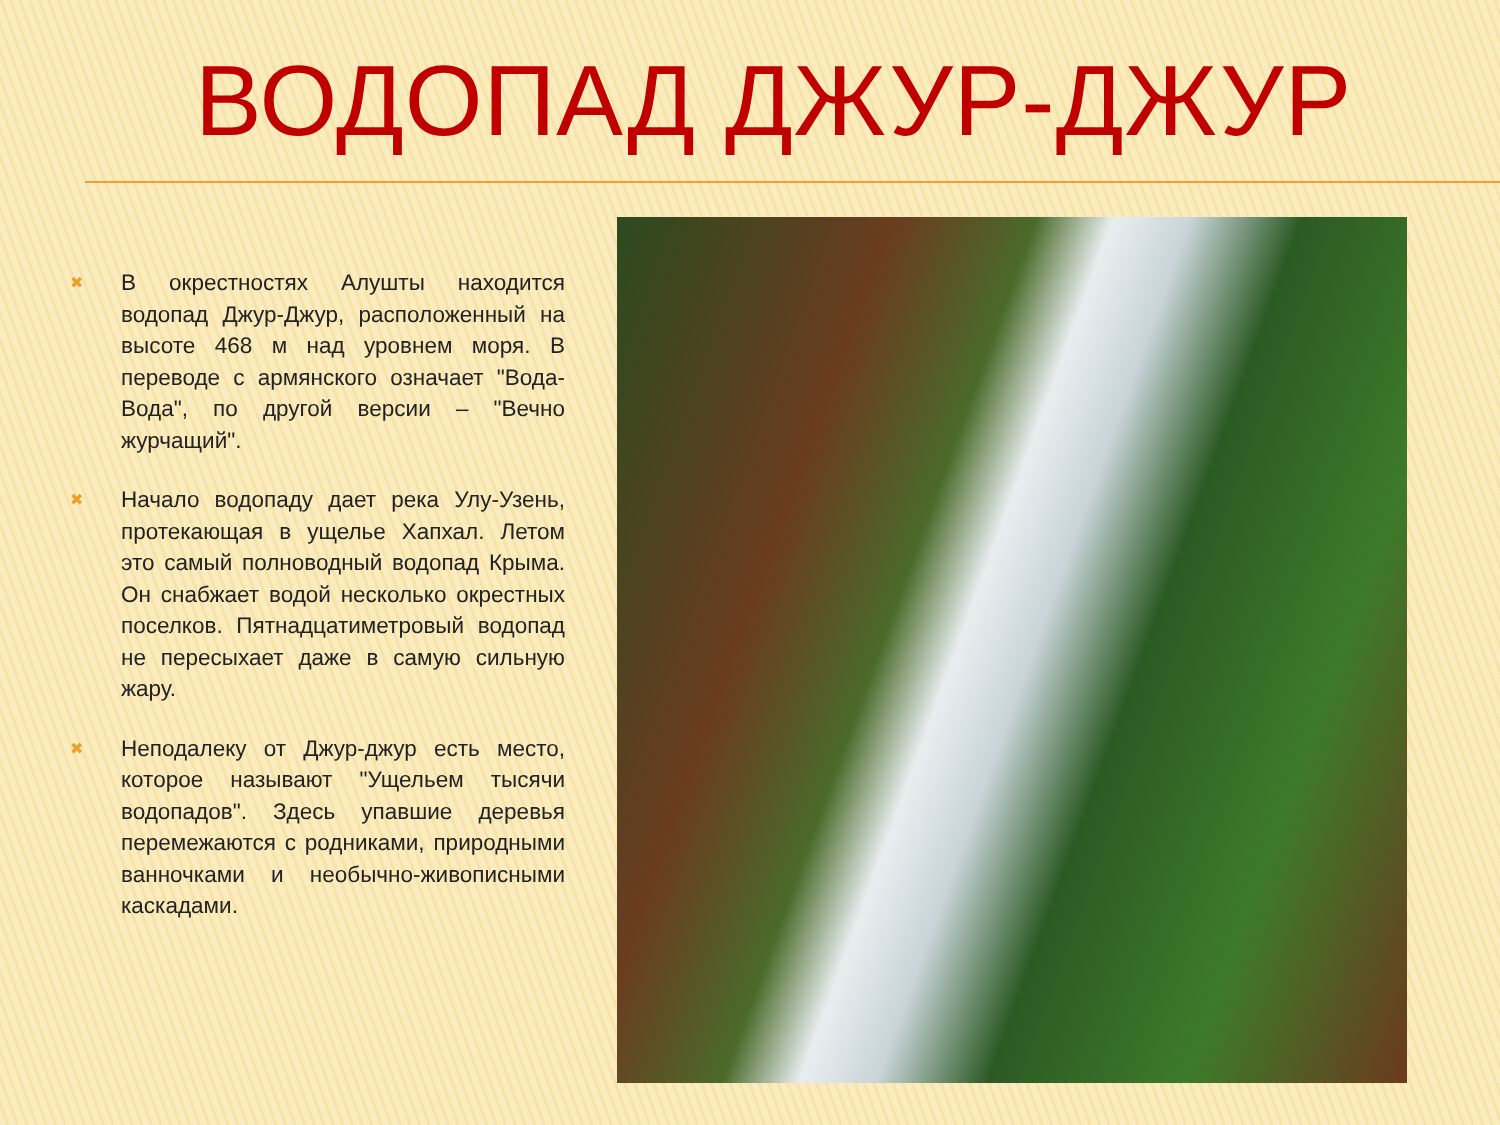ВОДОПАД ДЖУР-ДЖУР
✖
В окрестностях Алушты находится водопад Джур-Джур, расположенный на высоте 468 м над уровнем моря. В переводе с армянского означает "Вода-Вода", по другой версии – "Вечно журчащий".
✖
Начало водопаду дает река Улу-Узень, протекающая в ущелье Хапхал. Летом это самый полноводный водопад Крыма. Он снабжает водой несколько окрестных поселков. Пятнадцатиметровый водопад не пересыхает даже в самую сильную жару.
✖
Неподалеку от Джур-джур есть место, которое называют "Ущельем тысячи водопадов". Здесь упавшие деревья перемежаются с родниками, природными ванночками и необычно-живописными каскадами.